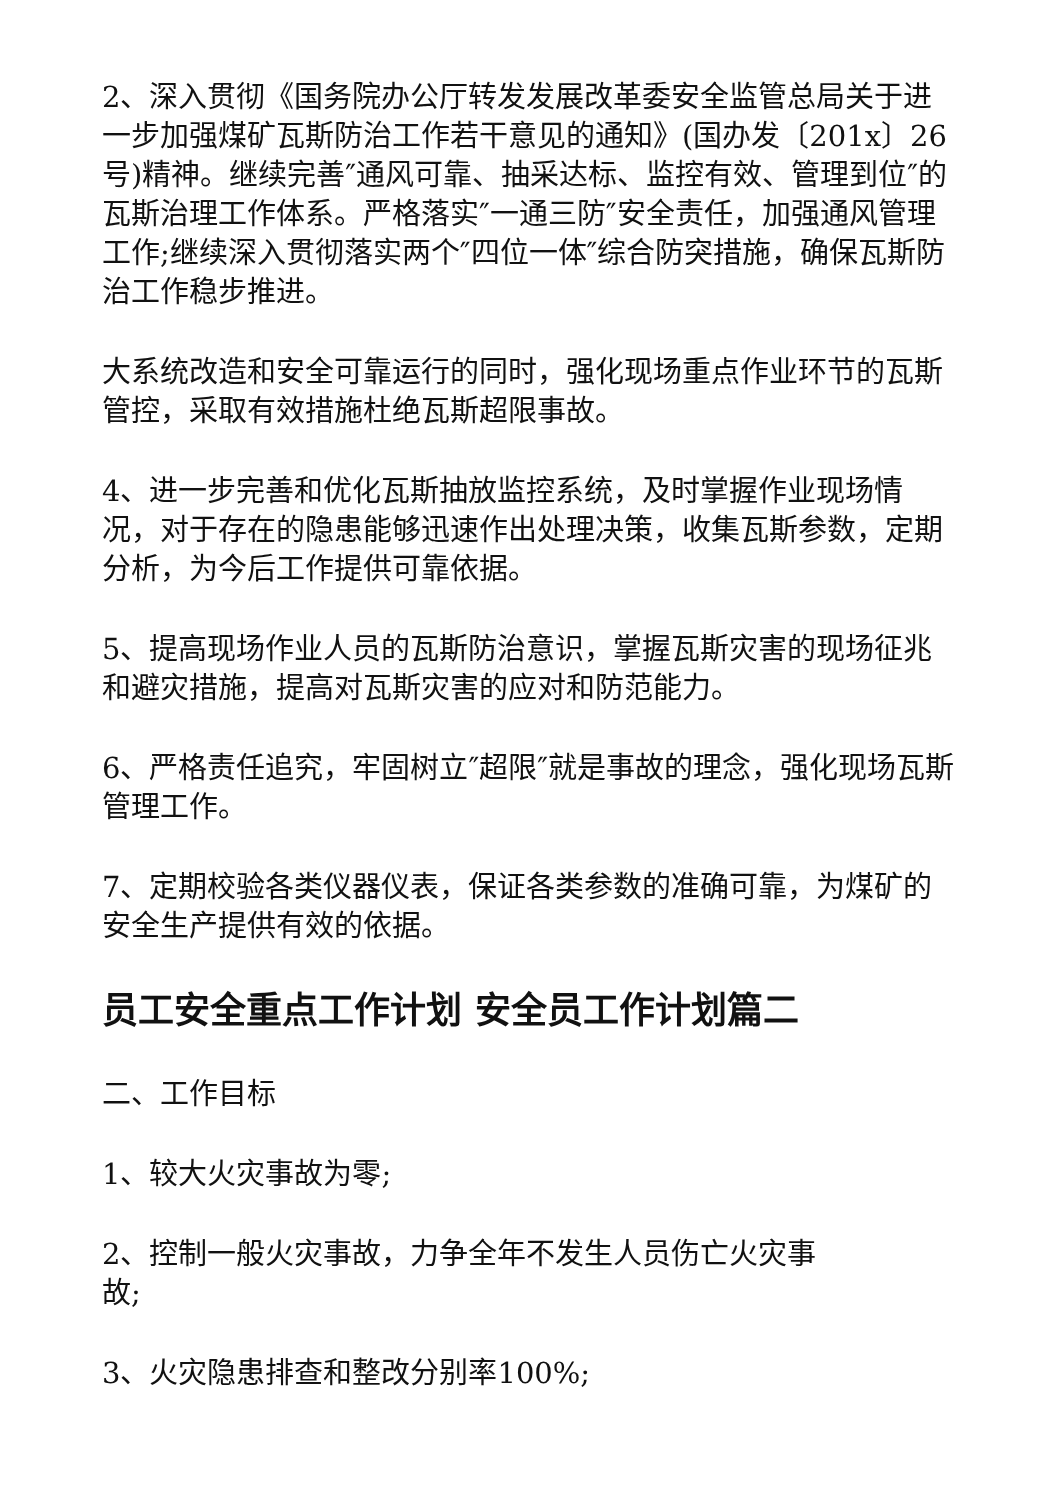2、深入贯彻《国务院办公厅转发发展改革委安全监管总局关于进一步加强煤矿瓦斯防治工作若干意见的通知》(国办发〔201x〕26号)精神。继续完善″通风可靠、抽采达标、监控有效、管理到位″的瓦斯治理工作体系。严格落实″一通三防″安全责任，加强通风管理工作;继续深入贯彻落实两个″四位一体″综合防突措施，确保瓦斯防治工作稳步推进。
大系统改造和安全可靠运行的同时，强化现场重点作业环节的瓦斯管控，采取有效措施杜绝瓦斯超限事故。
4、进一步完善和优化瓦斯抽放监控系统，及时掌握作业现场情况，对于存在的隐患能够迅速作出处理决策，收集瓦斯参数，定期分析，为今后工作提供可靠依据。
5、提高现场作业人员的瓦斯防治意识，掌握瓦斯灾害的现场征兆和避灾措施，提高对瓦斯灾害的应对和防范能力。
6、严格责任追究，牢固树立″超限″就是事故的理念，强化现场瓦斯管理工作。
7、定期校验各类仪器仪表，保证各类参数的准确可靠，为煤矿的安全生产提供有效的依据。
员工安全重点工作计划 安全员工作计划篇二
二、工作目标
1、较大火灾事故为零;
2、控制一般火灾事故，力争全年不发生人员伤亡火灾事
故;
3、火灾隐患排查和整改分别率100%;